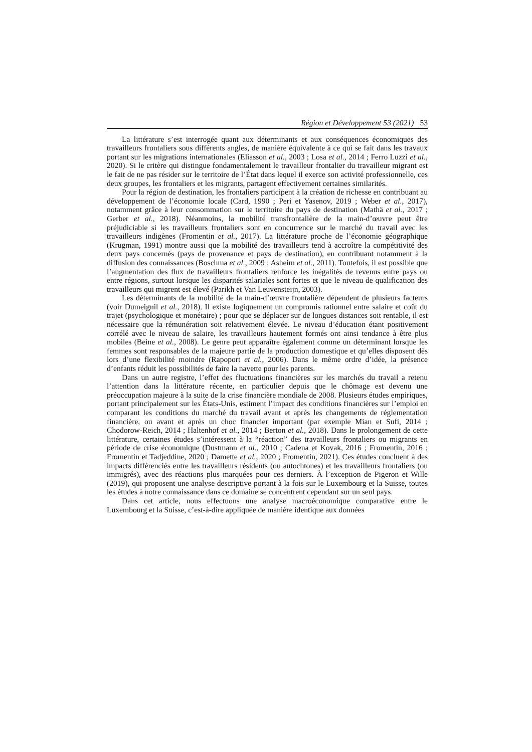Région et Développement 53 (2021) 53
La littérature s’est interrogée quant aux déterminants et aux conséquences économiques des travailleurs frontaliers sous différents angles, de manière équivalente à ce qui se fait dans les travaux portant sur les migrations internationales (Eliasson et al., 2003 ; Losa et al., 2014 ; Ferro Luzzi et al., 2020). Si le critère qui distingue fondamentalement le travailleur frontalier du travailleur migrant est le fait de ne pas résider sur le territoire de l’État dans lequel il exerce son activité professionnelle, ces deux groupes, les frontaliers et les migrants, partagent effectivement certaines similarités.
Pour la région de destination, les frontaliers participent à la création de richesse en contribuant au développement de l’économie locale (Card, 1990 ; Peri et Yasenov, 2019 ; Weber et al., 2017), notamment grâce à leur consommation sur le territoire du pays de destination (Mathä et al., 2017 ; Gerber et al., 2018). Néanmoins, la mobilité transfrontalière de la main-d’œuvre peut être préjudiciable si les travailleurs frontaliers sont en concurrence sur le marché du travail avec les travailleurs indigènes (Fromentin et al., 2017). La littérature proche de l’économie géographique (Krugman, 1991) montre aussi que la mobilité des travailleurs tend à accroître la compétitivité des deux pays concernés (pays de provenance et pays de destination), en contribuant notamment à la diffusion des connaissances (Boschma et al., 2009 ; Asheim et al., 2011). Toutefois, il est possible que l’augmentation des flux de travailleurs frontaliers renforce les inégalités de revenus entre pays ou entre régions, surtout lorsque les disparités salariales sont fortes et que le niveau de qualification des travailleurs qui migrent est élevé (Parikh et Van Leuvensteijn, 2003).
Les déterminants de la mobilité de la main-d’œuvre frontalière dépendent de plusieurs facteurs (voir Dumeignil et al., 2018). Il existe logiquement un compromis rationnel entre salaire et coût du trajet (psychologique et monétaire) ; pour que se déplacer sur de longues distances soit rentable, il est nécessaire que la rémunération soit relativement élevée. Le niveau d’éducation étant positivement corrélé avec le niveau de salaire, les travailleurs hautement formés ont ainsi tendance à être plus mobiles (Beine et al., 2008). Le genre peut apparaître également comme un déterminant lorsque les femmes sont responsables de la majeure partie de la production domestique et qu’elles disposent dès lors d’une flexibilité moindre (Rapoport et al., 2006). Dans le même ordre d’idée, la présence d’enfants réduit les possibilités de faire la navette pour les parents.
Dans un autre registre, l’effet des fluctuations financières sur les marchés du travail a retenu l’attention dans la littérature récente, en particulier depuis que le chômage est devenu une préoccupation majeure à la suite de la crise financière mondiale de 2008. Plusieurs études empiriques, portant principalement sur les États-Unis, estiment l’impact des conditions financières sur l’emploi en comparant les conditions du marché du travail avant et après les changements de réglementation financière, ou avant et après un choc financier important (par exemple Mian et Sufi, 2014 ; Chodorow-Reich, 2014 ; Haltenhof et al., 2014 ; Berton et al., 2018). Dans le prolongement de cette littérature, certaines études s’intéressent à la “réaction” des travailleurs frontaliers ou migrants en période de crise économique (Dustmann et al., 2010 ; Cadena et Kovak, 2016 ; Fromentin, 2016 ; Fromentin et Tadjeddine, 2020 ; Damette et al., 2020 ; Fromentin, 2021). Ces études concluent à des impacts différenciés entre les travailleurs résidents (ou autochtones) et les travailleurs frontaliers (ou immigrés), avec des réactions plus marquées pour ces derniers. À l’exception de Pigeron et Wille (2019), qui proposent une analyse descriptive portant à la fois sur le Luxembourg et la Suisse, toutes les études à notre connaissance dans ce domaine se concentrent cependant sur un seul pays.
Dans cet article, nous effectuons une analyse macroéconomique comparative entre le Luxembourg et la Suisse, c’est-à-dire appliquée de manière identique aux données